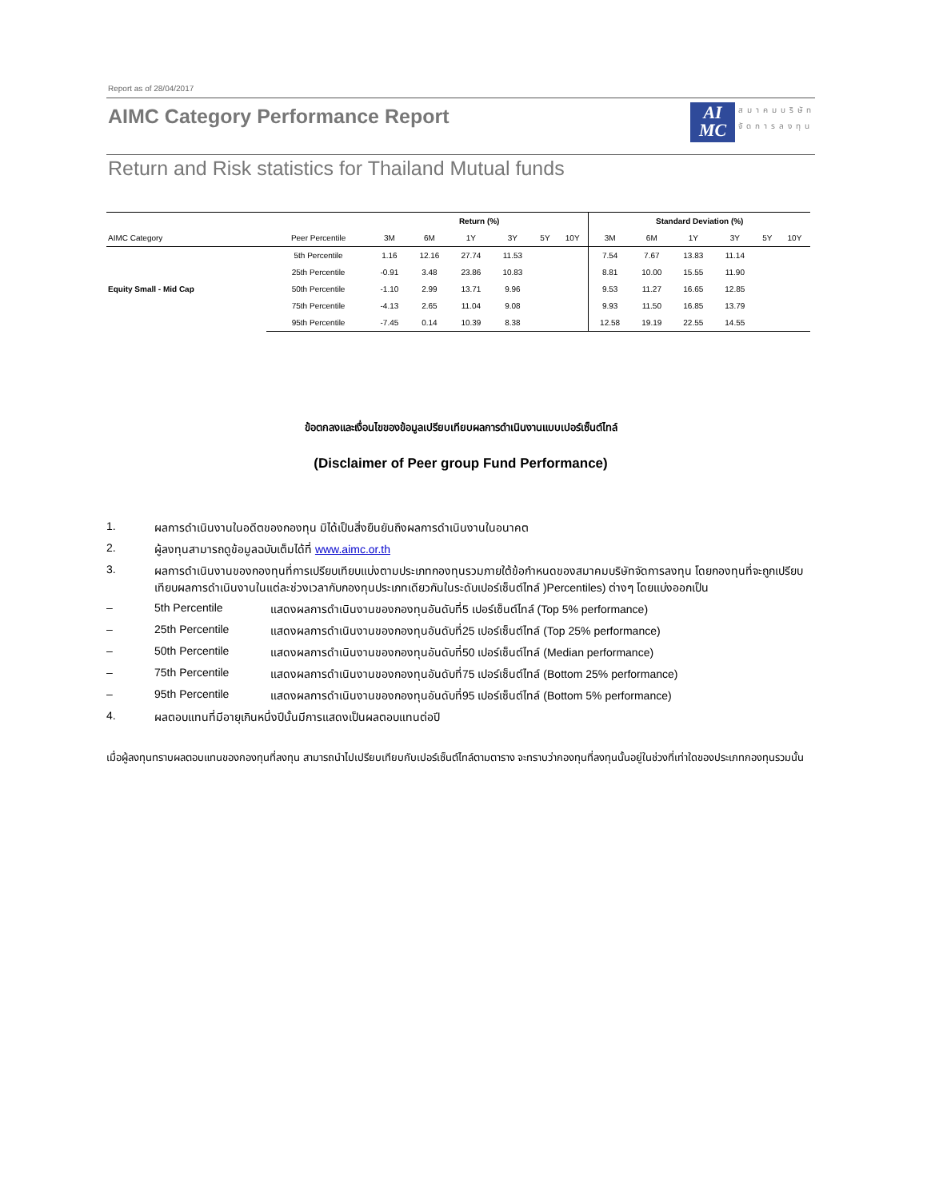Report as of 28/04/2017
AIMC Category Performance Report
AI
MC
สมาคมบริษัท
จัดการลงทุน
Return and Risk statistics for Thailand Mutual funds
| | | Return (%) | | | | | | Standard Deviation (%) | | | | | |
| --- | --- | --- | --- | --- | --- | --- | --- | --- | --- | --- | --- | --- | --- |
| AIMC Category | Peer Percentile | 3M | 6M | 1Y | 3Y | 5Y | 10Y | 3M | 6M | 1Y | 3Y | 5Y | 10Y |
| Equity Small - Mid Cap | 5th Percentile | 1.16 | 12.16 | 27.74 | 11.53 | | | 7.54 | 7.67 | 13.83 | 11.14 | | |
| | 25th Percentile | -0.91 | 3.48 | 23.86 | 10.83 | | | 8.81 | 10.00 | 15.55 | 11.90 | | |
| | 50th Percentile | -1.10 | 2.99 | 13.71 | 9.96 | | | 9.53 | 11.27 | 16.65 | 12.85 | | |
| | 75th Percentile | -4.13 | 2.65 | 11.04 | 9.08 | | | 9.93 | 11.50 | 16.85 | 13.79 | | |
| | 95th Percentile | -7.45 | 0.14 | 10.39 | 8.38 | | | 12.58 | 19.19 | 22.55 | 14.55 | | |
ข้อตกลงและเงื่อนไขของข้อมูลเปรียบเทียบผลการดำเนินงานแบบเปอร์เซ็นต์ไทล์
(Disclaimer of Peer group Fund Performance)
1. ผลการดำเนินงานในอดีตของกองทุน มิได้เป็นสิ่งยืนยันถึงผลการดำเนินงานในอนาคต
2. ผู้ลงทุนสามารถดูข้อมูลฉบับเต็มได้ที่ www.aimc.or.th
3. ผลการดำเนินงานของกองทุนที่การเปรียบเทียบแบ่งตามประเภทกองทุนรวมภายใต้ข้อกำหนดของสมาคมบริษัทจัดการลงทุน โดยกองทุนที่จะถูกเปรียบเทียบผลการดำเนินงานในแต่ละช่วงเวลากับกองทุนประเภทเดียวกันในระดับเปอร์เซ็นต์ไทล์ )Percentiles) ต่างๆ โดยแบ่งออกเป็น
– 5th Percentile แสดงผลการดำเนินงานของกองทุนอันดับที่5 เปอร์เซ็นต์ไทล์ (Top 5% performance)
– 25th Percentile แสดงผลการดำเนินงานของกองทุนอันดับที่25 เปอร์เซ็นต์ไทล์ (Top 25% performance)
– 50th Percentile แสดงผลการดำเนินงานของกองทุนอันดับที่50 เปอร์เซ็นต์ไทล์ (Median performance)
– 75th Percentile แสดงผลการดำเนินงานของกองทุนอันดับที่75 เปอร์เซ็นต์ไทล์ (Bottom 25% performance)
– 95th Percentile แสดงผลการดำเนินงานของกองทุนอันดับที่95 เปอร์เซ็นต์ไทล์ (Bottom 5% performance)
4. ผลตอบแทนที่มีอายุเกินหนึ่งปีนั้นมีการแสดงเป็นผลตอบแทนต่อปี
เมื่อผู้ลงทุนทราบผลตอบแทนของกองทุนที่ลงทุน สามารถนำไปเปรียบเทียบกับเปอร์เซ็นต์ไทล์ตามตาราง จะทราบว่ากองทุนที่ลงทุนนั้นอยู่ในช่วงที่เท่าใดของประเภทกองทุนรวมนั้น